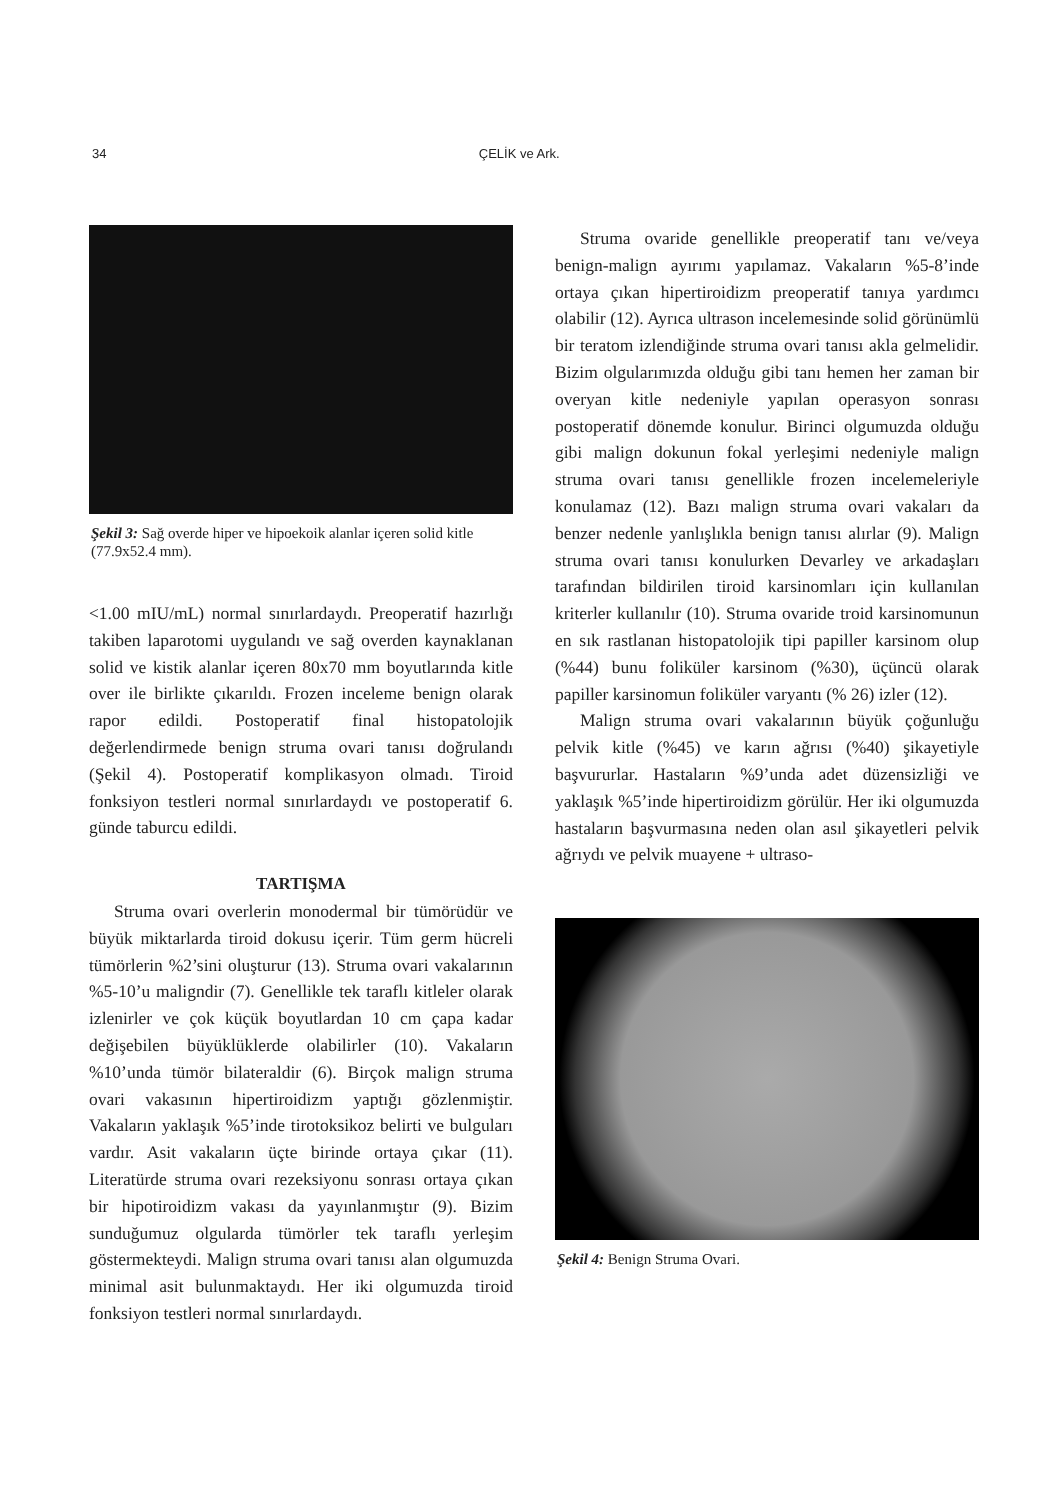34 ÇELİK ve Ark.
Şekil 3: Sağ overde hiper ve hipoekoik alanlar içeren solid kitle (77.9x52.4 mm).
<1.00 mIU/mL) normal sınırlardaydı. Preoperatif hazırlığı takiben laparotomi uygulandı ve sağ overden kaynaklanan solid ve kistik alanlar içeren 80x70 mm boyutlarında kitle over ile birlikte çıkarıldı. Frozen inceleme benign olarak rapor edildi. Postoperatif final histopatolojik değerlendirmede benign struma ovari tanısı doğrulandı (Şekil 4). Postoperatif komplikasyon olmadı. Tiroid fonksiyon testleri normal sınırlardaydı ve postoperatif 6. günde taburcu edildi.
TARTIŞMA
Struma ovari overlerin monodermal bir tümörüdür ve büyük miktarlarda tiroid dokusu içerir. Tüm germ hücreli tümörlerin %2’sini oluşturur (13). Struma ovari vakalarının %5-10’u maligndir (7). Genellikle tek taraflı kitleler olarak izlenirler ve çok küçük boyutlardan 10 cm çapa kadar değişebilen büyüklüklerde olabilirler (10). Vakaların %10’unda tümör bilateraldir (6). Birçok malign struma ovari vakasının hipertiroidizm yaptığı gözlenmiştir. Vakaların yaklaşık %5’inde tirotoksikoz belirti ve bulguları vardır. Asit vakaların üçte birinde ortaya çıkar (11). Literatürde struma ovari rezeksiyonu sonrası ortaya çıkan bir hipotiroidizm vakası da yayınlanmıştır (9). Bizim sunduğumuz olgularda tümörler tek taraflı yerleşim göstermekteydi. Malign struma ovari tanısı alan olgumuzda minimal asit bulunmaktaydı. Her iki olgumuzda tiroid fonksiyon testleri normal sınırlardaydı.
Struma ovaride genellikle preoperatif tanı ve/veya benign-malign ayırımı yapılamaz. Vakaların %5-8’inde ortaya çıkan hipertiroidizm preoperatif tanıya yardımcı olabilir (12). Ayrıca ultrason incelemesinde solid görünümlü bir teratom izlendiğinde struma ovari tanısı akla gelmelidir. Bizim olgularımızda olduğu gibi tanı hemen her zaman bir overyan kitle nedeniyle yapılan operasyon sonrası postoperatif dönemde konulur. Birinci olgumuzda olduğu gibi malign dokunun fokal yerleşimi nedeniyle malign struma ovari tanısı genellikle frozen incelemeleriyle konulamaz (12). Bazı malign struma ovari vakaları da benzer nedenle yanlışlıkla benign tanısı alırlar (9). Malign struma ovari tanısı konulurken Devarley ve arkadaşları tarafından bildirilen tiroid karsinomları için kullanılan kriterler kullanılır (10). Struma ovaride troid karsinomunun en sık rastlanan histopatolojik tipi papiller karsinom olup (%44) bunu foliküler karsinom (%30), üçüncü olarak papiller karsinomun foliküler varyantı (% 26) izler (12).
Malign struma ovari vakalarının büyük çoğunluğu pelvik kitle (%45) ve karın ağrısı (%40) şikayetiyle başvururlar. Hastaların %9’unda adet düzensizliği ve yaklaşık %5’inde hipertiroidizm görülür. Her iki olgumuzda hastaların başvurmasına neden olan asıl şikayetleri pelvik ağrıydı ve pelvik muayene + ultraso-
Şekil 4: Benign Struma Ovari.